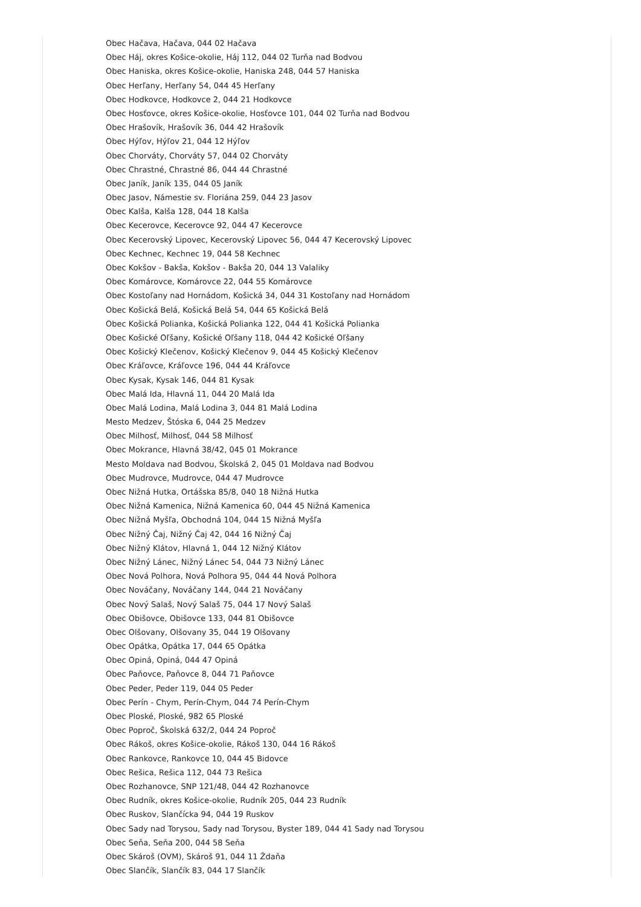Obec Hačava, Hačava, 044 02 Hačava
Obec Háj, okres Košice-okolie, Háj 112, 044 02 Turňa nad Bodvou
Obec Haniska, okres Košice-okolie, Haniska 248, 044 57 Haniska
Obec Herľany, Herľany 54, 044 45 Herľany
Obec Hodkovce, Hodkovce 2, 044 21 Hodkovce
Obec Hosťovce, okres Košice-okolie, Hosťovce 101, 044 02 Turňa nad Bodvou
Obec Hrašovík, Hrašovík 36, 044 42 Hrašovík
Obec Hýľov, Hýľov 21, 044 12 Hýľov
Obec Chorváty, Chorváty 57, 044 02 Chorváty
Obec Chrastné, Chrastné 86, 044 44 Chrastné
Obec Janík, Janík 135, 044 05 Janík
Obec Jasov, Námestie sv. Floriána 259, 044 23 Jasov
Obec Kalša, Kalša 128, 044 18 Kalša
Obec Kecerovce, Kecerovce 92, 044 47 Kecerovce
Obec Kecerovský Lipovec, Kecerovský Lipovec 56, 044 47 Kecerovský Lipovec
Obec Kechnec, Kechnec 19, 044 58 Kechnec
Obec Kokšov - Bakša, Kokšov - Bakša 20, 044 13 Valaliky
Obec Komárovce, Komárovce 22, 044 55 Komárovce
Obec Kostoľany nad Hornádom, Košická 34, 044 31 Kostoľany nad Hornádom
Obec Košická Belá, Košická Belá 54, 044 65 Košická Belá
Obec Košická Polianka, Košická Polianka 122, 044 41 Košická Polianka
Obec Košické Oľšany, Košické Oľšany 118, 044 42 Košické Oľšany
Obec Košický Klečenov, Košický Klečenov 9, 044 45 Košický Klečenov
Obec Kráľovce, Kráľovce 196, 044 44 Kráľovce
Obec Kysak, Kysak 146, 044 81 Kysak
Obec Malá Ida, Hlavná 11, 044 20 Malá Ida
Obec Malá Lodina, Malá Lodina 3, 044 81 Malá Lodina
Mesto Medzev, Štóska 6, 044 25 Medzev
Obec Milhosť, Milhosť, 044 58 Milhosť
Obec Mokrance, Hlavná 38/42, 045 01 Mokrance
Mesto Moldava nad Bodvou, Školská 2, 045 01 Moldava nad Bodvou
Obec Mudrovce, Mudrovce, 044 47 Mudrovce
Obec Nižná Hutka, Ortášska 85/8, 040 18 Nižná Hutka
Obec Nižná Kamenica, Nižná Kamenica 60, 044 45 Nižná Kamenica
Obec Nižná Myšľa, Obchodná 104, 044 15 Nižná Myšľa
Obec Nižný Čaj, Nižný Čaj 42, 044 16 Nižný Čaj
Obec Nižný Klátov, Hlavná 1, 044 12 Nižný Klátov
Obec Nižný Lánec, Nižný Lánec 54, 044 73 Nižný Lánec
Obec Nová Polhora, Nová Polhora 95, 044 44 Nová Polhora
Obec Nováčany, Nováčany 144, 044 21 Nováčany
Obec Nový Salaš, Nový Salaš 75, 044 17 Nový Salaš
Obec Obišovce, Obišovce 133, 044 81 Obišovce
Obec Olšovany, Olšovany 35, 044 19 Olšovany
Obec Opátka, Opátka 17, 044 65 Opátka
Obec Opiná, Opiná, 044 47 Opiná
Obec Paňovce, Paňovce 8, 044 71 Paňovce
Obec Peder, Peder 119, 044 05 Peder
Obec Perín - Chym, Perín-Chym, 044 74 Perín-Chym
Obec Ploské, Ploské, 982 65 Ploské
Obec Poproč, Školská 632/2, 044 24 Poproč
Obec Rákoš, okres Košice-okolie, Rákoš 130, 044 16 Rákoš
Obec Rankovce, Rankovce 10, 044 45 Bidovce
Obec Rešica, Rešica 112, 044 73 Rešica
Obec Rozhanovce, SNP 121/48, 044 42 Rozhanovce
Obec Rudník, okres Košice-okolie, Rudník 205, 044 23 Rudník
Obec Ruskov, Slančícka 94, 044 19 Ruskov
Obec Sady nad Torysou, Sady nad Torysou, Byster 189, 044 41 Sady nad Torysou
Obec Seňa, Seňa 200, 044 58 Seňa
Obec Skároš (OVM), Skároš 91, 044 11 Ždaňa
Obec Slančík, Slančík 83, 044 17 Slančík